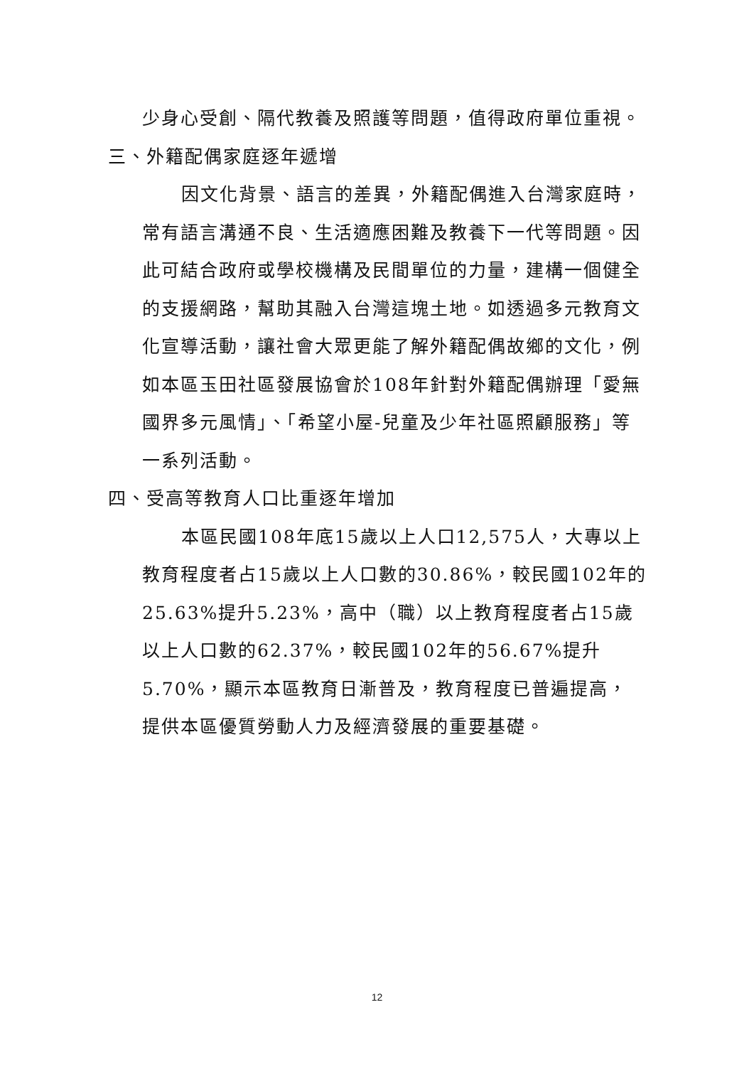少身心受創、隔代教養及照護等問題，值得政府單位重視。
三、外籍配偶家庭逐年遞增
因文化背景、語言的差異，外籍配偶進入台灣家庭時，常有語言溝通不良、生活適應困難及教養下一代等問題。因此可結合政府或學校機構及民間單位的力量，建構一個健全的支援網路，幫助其融入台灣這塊土地。如透過多元教育文化宣導活動，讓社會大眾更能了解外籍配偶故鄉的文化，例如本區玉田社區發展協會於108年針對外籍配偶辦理「愛無國界多元風情」、「希望小屋-兒童及少年社區照顧服務」等一系列活動。
四、受高等教育人口比重逐年增加
本區民國108年底15歲以上人口12,575人，大專以上教育程度者占15歲以上人口數的30.86%，較民國102年的25.63%提升5.23%，高中（職）以上教育程度者占15歲以上人口數的62.37%，較民國102年的56.67%提升5.70%，顯示本區教育日漸普及，教育程度已普遍提高，提供本區優質勞動人力及經濟發展的重要基礎。
12